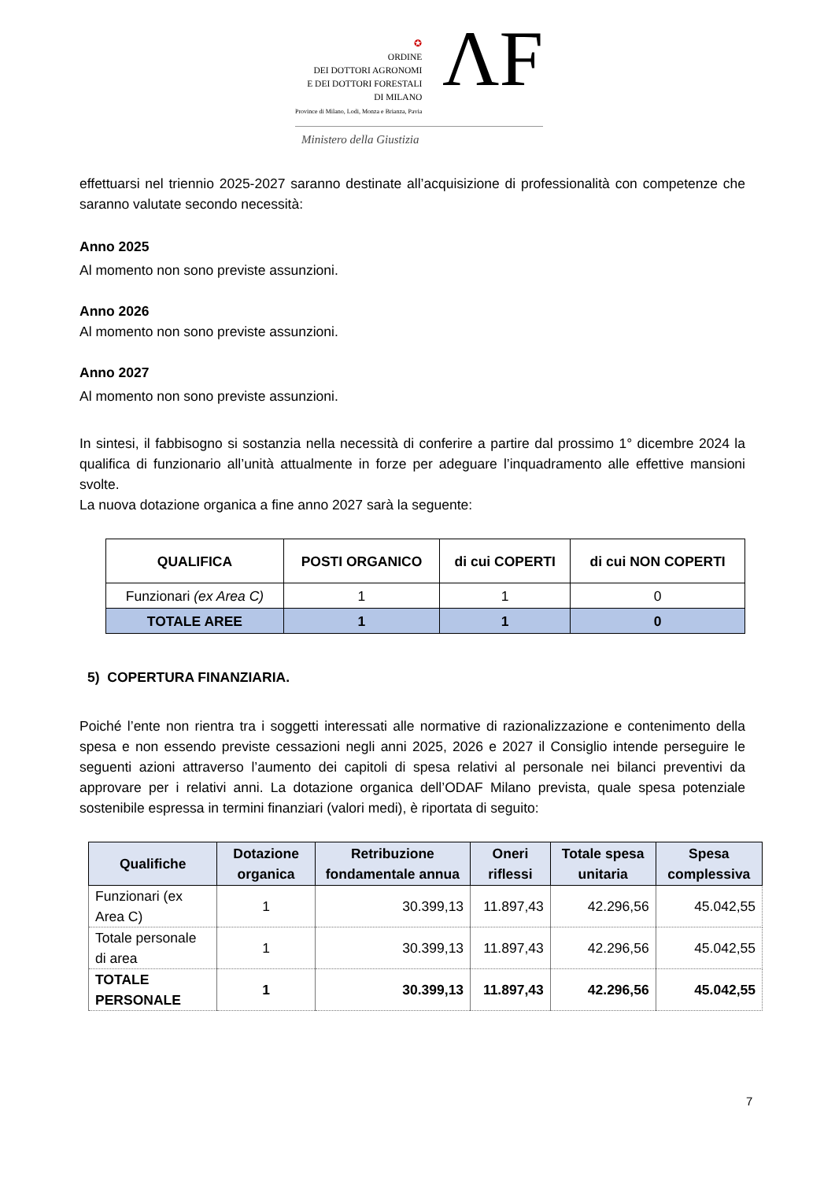✪
ORDINE
DEI DOTTORI AGRONOMI
E DEI DOTTORI FORESTALI
DI MILANO
Province di Milano, Lodi, Monza e Brianza, Pavia
ΛF
Ministero della Giustizia
effettuarsi nel triennio 2025-2027 saranno destinate all’acquisizione di professionalità con competenze che saranno valutate secondo necessità:
Anno 2025
Al momento non sono previste assunzioni.
Anno 2026
Al momento non sono previste assunzioni.
Anno 2027
Al momento non sono previste assunzioni.
In sintesi, il fabbisogno si sostanzia nella necessità di conferire a partire dal prossimo 1° dicembre 2024 la qualifica di funzionario all’unità attualmente in forze per adeguare l’inquadramento alle effettive mansioni svolte.
La nuova dotazione organica a fine anno 2027 sarà la seguente:
| QUALIFICA | POSTI ORGANICO | di cui COPERTI | di cui NON COPERTI |
| --- | --- | --- | --- |
| Funzionari (ex Area C) | 1 | 1 | 0 |
| TOTALE AREE | 1 | 1 | 0 |
5) COPERTURA FINANZIARIA.
Poiché l’ente non rientra tra i soggetti interessati alle normative di razionalizzazione e contenimento della spesa e non essendo previste cessazioni negli anni 2025, 2026 e 2027 il Consiglio intende perseguire le seguenti azioni attraverso l’aumento dei capitoli di spesa relativi al personale nei bilanci preventivi da approvare per i relativi anni. La dotazione organica dell’ODAF Milano prevista, quale spesa potenziale sostenibile espressa in termini finanziari (valori medi), è riportata di seguito:
| Qualifiche | Dotazione organica | Retribuzione fondamentale annua | Oneri riflessi | Totale spesa unitaria | Spesa complessiva |
| --- | --- | --- | --- | --- | --- |
| Funzionari (ex Area C) | 1 | 30.399,13 | 11.897,43 | 42.296,56 | 45.042,55 |
| Totale personale di area | 1 | 30.399,13 | 11.897,43 | 42.296,56 | 45.042,55 |
| TOTALE PERSONALE | 1 | 30.399,13 | 11.897,43 | 42.296,56 | 45.042,55 |
7